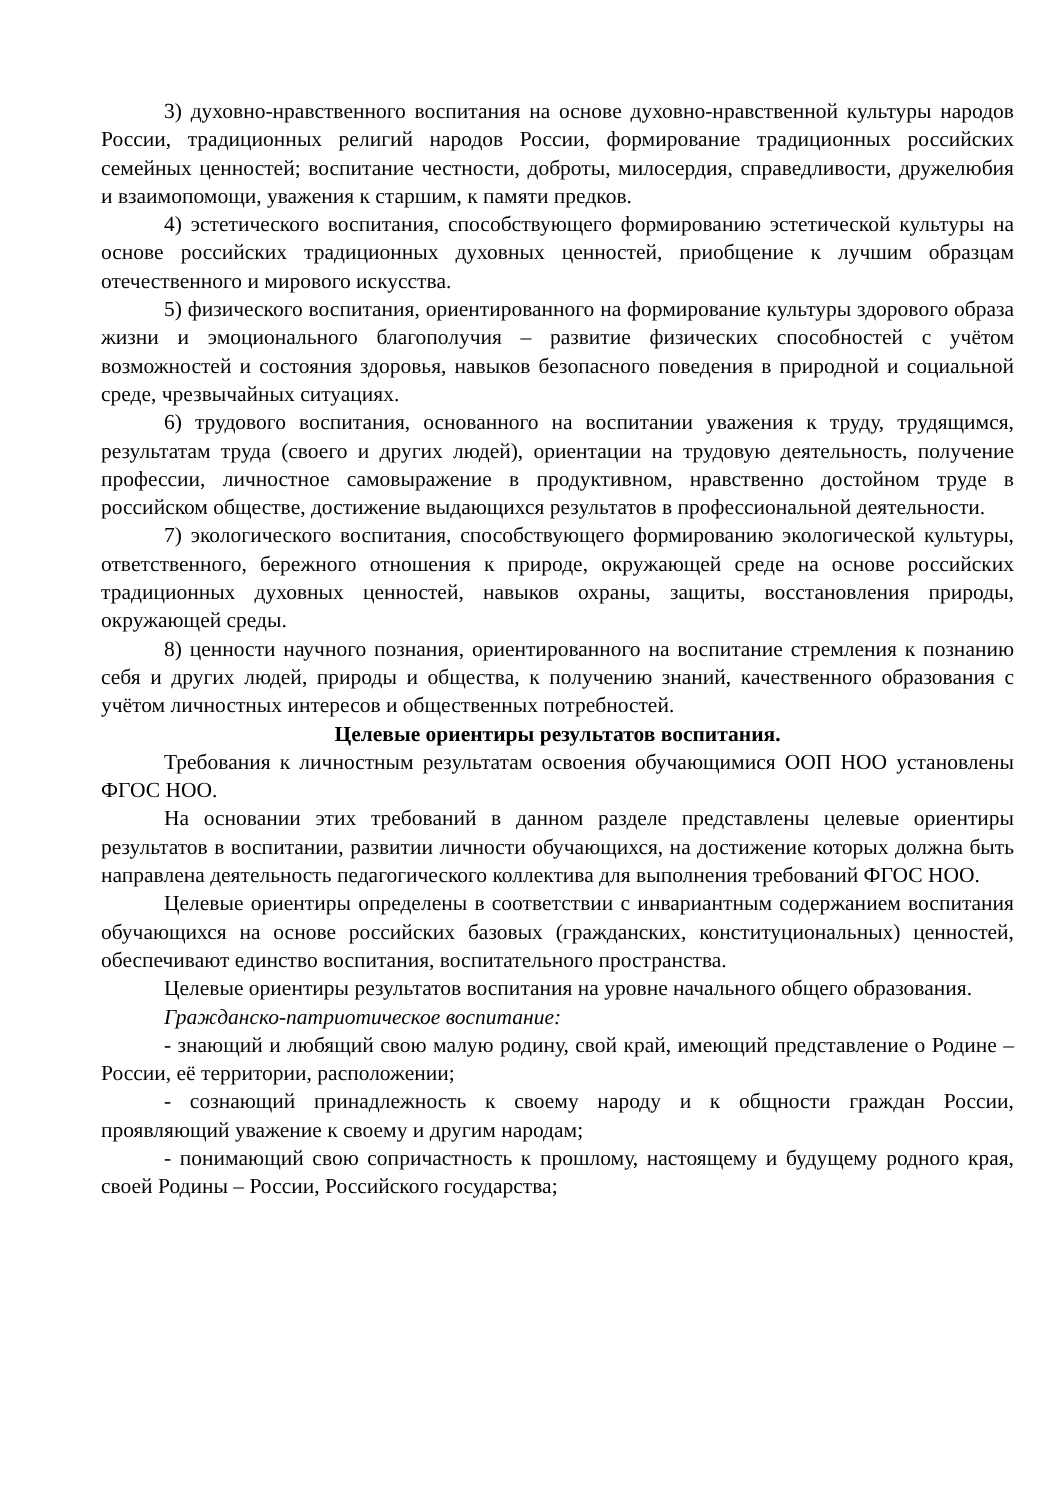3) духовно-нравственного воспитания на основе духовно-нравственной культуры народов России, традиционных религий народов России, формирование традиционных российских семейных ценностей; воспитание честности, доброты, милосердия, справедливости, дружелюбия и взаимопомощи, уважения к старшим, к памяти предков.
4) эстетического воспитания, способствующего формированию эстетической культуры на основе российских традиционных духовных ценностей, приобщение к лучшим образцам отечественного и мирового искусства.
5) физического воспитания, ориентированного на формирование культуры здорового образа жизни и эмоционального благополучия – развитие физических способностей с учётом возможностей и состояния здоровья, навыков безопасного поведения в природной и социальной среде, чрезвычайных ситуациях.
6) трудового воспитания, основанного на воспитании уважения к труду, трудящимся, результатам труда (своего и других людей), ориентации на трудовую деятельность, получение профессии, личностное самовыражение в продуктивном, нравственно достойном труде в российском обществе, достижение выдающихся результатов в профессиональной деятельности.
7) экологического воспитания, способствующего формированию экологической культуры, ответственного, бережного отношения к природе, окружающей среде на основе российских традиционных духовных ценностей, навыков охраны, защиты, восстановления природы, окружающей среды.
8) ценности научного познания, ориентированного на воспитание стремления к познанию себя и других людей, природы и общества, к получению знаний, качественного образования с учётом личностных интересов и общественных потребностей.
Целевые ориентиры результатов воспитания.
Требования к личностным результатам освоения обучающимися ООП НОО установлены ФГОС НОО.
На основании этих требований в данном разделе представлены целевые ориентиры результатов в воспитании, развитии личности обучающихся, на достижение которых должна быть направлена деятельность педагогического коллектива для выполнения требований ФГОС НОО.
Целевые ориентиры определены в соответствии с инвариантным содержанием воспитания обучающихся на основе российских базовых (гражданских, конституциональных) ценностей, обеспечивают единство воспитания, воспитательного пространства.
Целевые ориентиры результатов воспитания на уровне начального общего образования.
Гражданско-патриотическое воспитание:
- знающий и любящий свою малую родину, свой край, имеющий представление о Родине – России, её территории, расположении;
- сознающий принадлежность к своему народу и к общности граждан России, проявляющий уважение к своему и другим народам;
- понимающий свою сопричастность к прошлому, настоящему и будущему родного края, своей Родины – России, Российского государства;